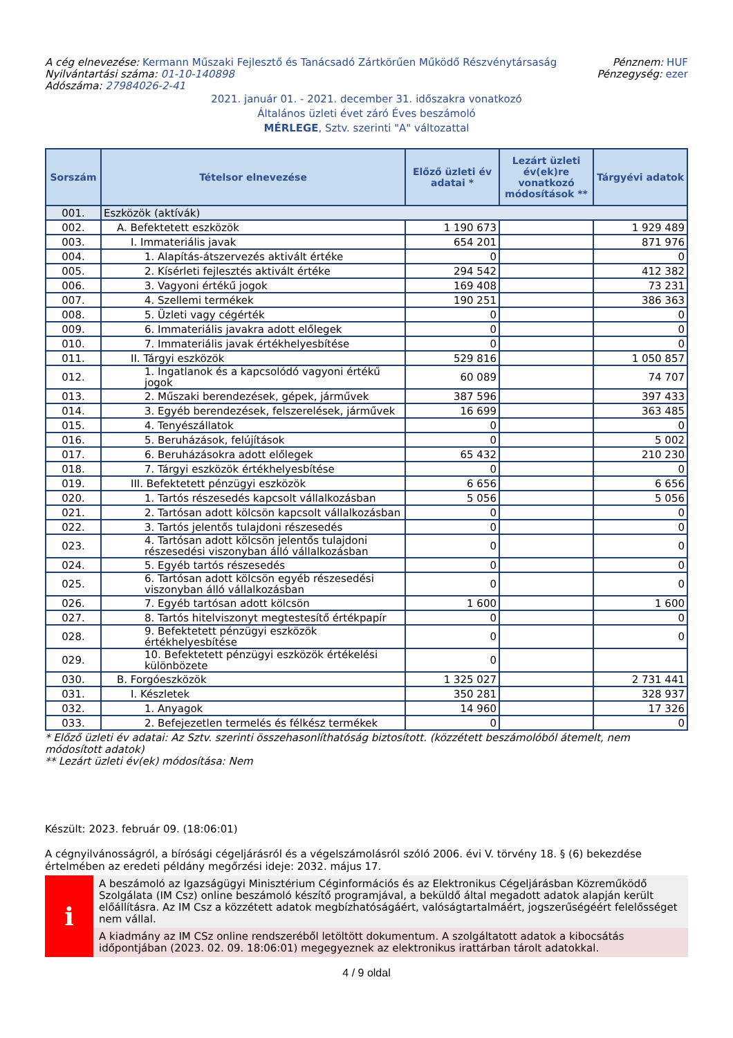A cég elnevezése: Kermann Műszaki Fejlesztő és Tanácsadó Zártkörűen Működő Részvénytársaság
Nyilvántartási száma: 01-10-140898
Adószáma: 27984026-2-41
Pénznem: HUF
Pénzegység: ezer
2021. január 01. - 2021. december 31. időszakra vonatkozó
Általános üzleti évet záró Éves beszámoló
MÉRLEGE, Sztv. szerinti "A" változattal
| Sorszám | Tételsor elnevezése | Előző üzleti év adatai * | Lezárt üzleti év(ek)re vonatkozó módosítások ** | Tárgyévi adatok |
| --- | --- | --- | --- | --- |
| 001. | Eszközök (aktívák) | | | |
| 002. | A. Befektetett eszközök | 1 190 673 | | 1 929 489 |
| 003. | I. Immateriális javak | 654 201 | | 871 976 |
| 004. | 1. Alapítás-átszervezés aktivált értéke | 0 | | 0 |
| 005. | 2. Kísérleti fejlesztés aktivált értéke | 294 542 | | 412 382 |
| 006. | 3. Vagyoni értékű jogok | 169 408 | | 73 231 |
| 007. | 4. Szellemi termékek | 190 251 | | 386 363 |
| 008. | 5. Üzleti vagy cégérték | 0 | | 0 |
| 009. | 6. Immateriális javakra adott előlegek | 0 | | 0 |
| 010. | 7. Immateriális javak értékhelyesbítése | 0 | | 0 |
| 011. | II. Tárgyi eszközök | 529 816 | | 1 050 857 |
| 012. | 1. Ingatlanok és a kapcsolódó vagyoni értékű jogok | 60 089 | | 74 707 |
| 013. | 2. Műszaki berendezések, gépek, járművek | 387 596 | | 397 433 |
| 014. | 3. Egyéb berendezések, felszerelések, járművek | 16 699 | | 363 485 |
| 015. | 4. Tenyészállatok | 0 | | 0 |
| 016. | 5. Beruházások, felújítások | 0 | | 5 002 |
| 017. | 6. Beruházásokra adott előlegek | 65 432 | | 210 230 |
| 018. | 7. Tárgyi eszközök értékhelyesbítése | 0 | | 0 |
| 019. | III. Befektetett pénzügyi eszközök | 6 656 | | 6 656 |
| 020. | 1. Tartós részesedés kapcsolt vállalkozásban | 5 056 | | 5 056 |
| 021. | 2. Tartósan adott kölcsön kapcsolt vállalkozásban | 0 | | 0 |
| 022. | 3. Tartós jelentős tulajdoni részesedés | 0 | | 0 |
| 023. | 4. Tartósan adott kölcsön jelentős tulajdoni részesedési viszonyban álló vállalkozásban | 0 | | 0 |
| 024. | 5. Egyéb tartós részesedés | 0 | | 0 |
| 025. | 6. Tartósan adott kölcsön egyéb részesedési viszonyban álló vállalkozásban | 0 | | 0 |
| 026. | 7. Egyéb tartósan adott kölcsön | 1 600 | | 1 600 |
| 027. | 8. Tartós hitelviszonyt megtestesítő értékpapír | 0 | | 0 |
| 028. | 9. Befektetett pénzügyi eszközök értékhelyesbítése | 0 | | 0 |
| 029. | 10. Befektetett pénzügyi eszközök értékelési különbözete | 0 | | |
| 030. | B. Forgóeszközök | 1 325 027 | | 2 731 441 |
| 031. | I. Készletek | 350 281 | | 328 937 |
| 032. | 1. Anyagok | 14 960 | | 17 326 |
| 033. | 2. Befejezetlen termelés és félkész termékek | 0 | | 0 |
* Előző üzleti év adatai: Az Sztv. szerinti összehasonlíthatóság biztosított. (közzétett beszámolóból átemelt, nem módosított adatok)
** Lezárt üzleti év(ek) módosítása: Nem
Készült: 2023. február 09. (18:06:01)
A cégnyilvánosságról, a bírósági cégeljárásról és a végelszámolásról szóló 2006. évi V. törvény 18. § (6) bekezdése értelmében az eredeti példány megőrzési ideje: 2032. május 17.
i
A beszámoló az Igazságügyi Minisztérium Céginformációs és az Elektronikus Cégeljárásban Közreműködő Szolgálata (IM Csz) online beszámoló készítő programjával, a beküldő által megadott adatok alapján került előállításra. Az IM Csz a közzétett adatok megbízhatóságáért, valóságtartalmáért, jogszerűségéért felelősséget nem vállal.
A kiadmány az IM CSz online rendszeréből letöltött dokumentum. A szolgáltatott adatok a kibocsátás időpontjában (2023. 02. 09. 18:06:01) megegyeznek az elektronikus irattárban tárolt adatokkal.
4 / 9 oldal